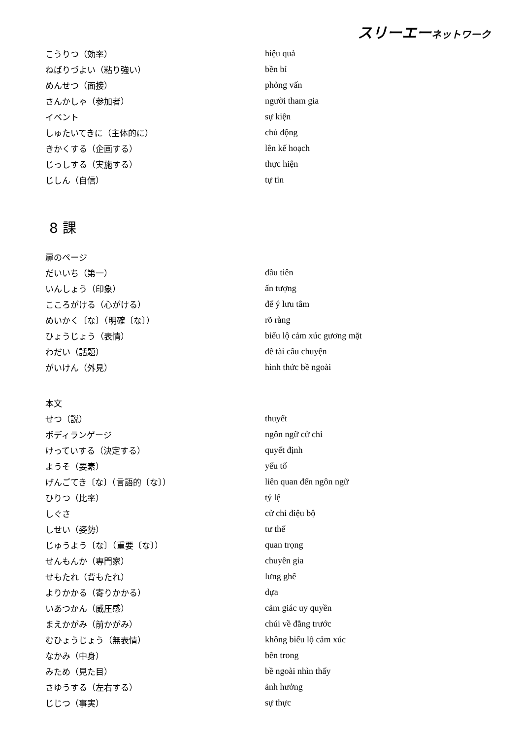スリーエーネットワーク
| こうりつ（効率） | hiệu quả |
| ねばりづよい（粘り強い） | bền bỉ |
| めんせつ（面接） | phỏng vấn |
| さんかしゃ（参加者） | người tham gia |
| イベント | sự kiện |
| しゅたいてきに（主体的に） | chủ động |
| きかくする（企画する） | lên kế hoạch |
| じっしする（実施する） | thực hiện |
| じしん（自信） | tự tin |
8 課
| 扉のページ | |
| だいいち（第一） | đầu tiên |
| いんしょう（印象） | ấn tượng |
| こころがける（心がける） | để ý lưu tâm |
| めいかく〔な〕（明確〔な〕） | rõ ràng |
| ひょうじょう（表情） | biểu lộ cảm xúc gương mặt |
| わだい（話題） | đề tài câu chuyện |
| がいけん（外見） | hình thức bề ngoài |
| 本文 | |
| せつ（説） | thuyết |
| ボディランゲージ | ngôn ngữ cử chỉ |
| けっていする（決定する） | quyết định |
| ようそ（要素） | yếu tố |
| げんごてき〔な〕（言語的〔な〕） | liên quan đến ngôn ngữ |
| ひりつ（比率） | tỷ lệ |
| しぐさ | cử chỉ điệu bộ |
| しせい（姿勢） | tư thế |
| じゅうよう〔な〕（重要〔な〕） | quan trọng |
| せんもんか（専門家） | chuyên gia |
| せもたれ（背もたれ） | lưng ghế |
| よりかかる（寄りかかる） | dựa |
| いあつかん（威圧感） | cảm giác uy quyền |
| まえかがみ（前かがみ） | chúi về đằng trước |
| むひょうじょう（無表情） | không biểu lộ cảm xúc |
| なかみ（中身） | bên trong |
| みため（見た目） | bề ngoài nhìn thấy |
| さゆうする（左右する） | ảnh hưởng |
| じじつ（事実） | sự thực |